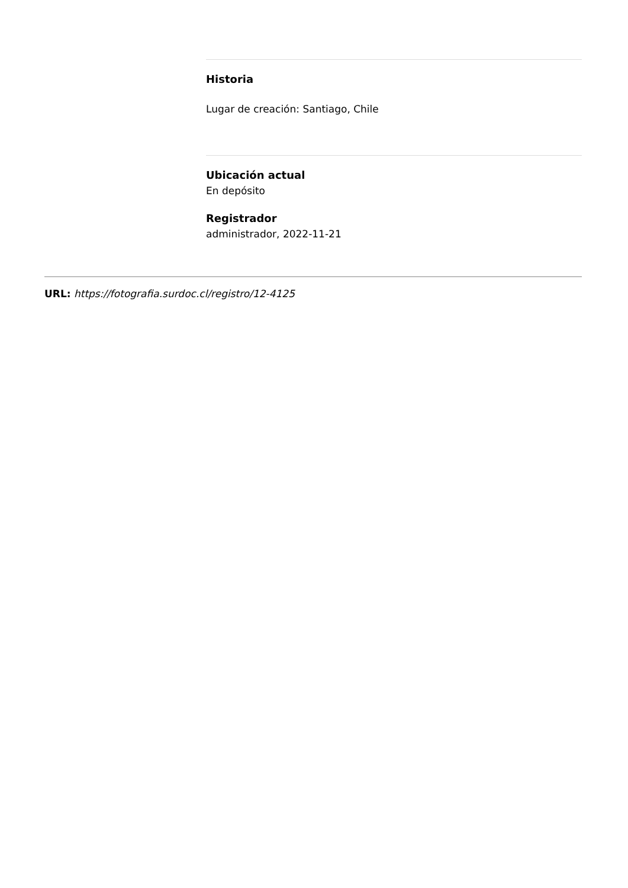Historia
Lugar de creación: Santiago, Chile
Ubicación actual
En depósito
Registrador
administrador, 2022-11-21
URL: https://fotografia.surdoc.cl/registro/12-4125